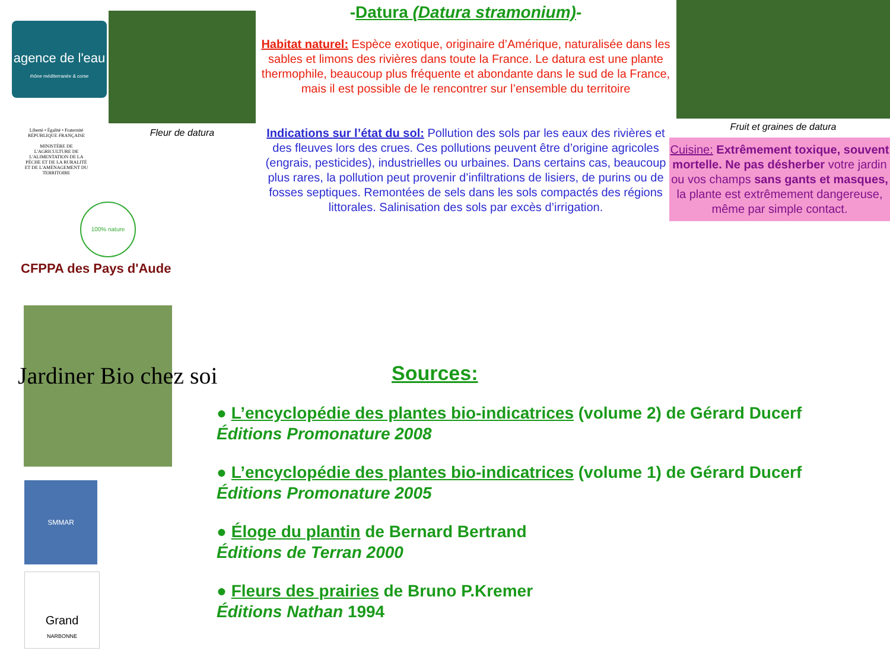agence de l'eau
rhône méditerranée & corse
Fleur de datura
Liberté • Égalité • Fraternité
RÉPUBLIQUE FRANÇAISE
MINISTÈRE DE L'AGRICULTURE DE L'ALIMENTATION DE LA PÊCHE ET DE LA RURALITÉ ET DE L'AMÉNAGEMENT DU TERRITOIRE
100% nature
CFPPA des Pays d'Aude
Jardiner Bio chez soi
SMMAR
Grand
NARBONNE
Fruit et graines de datura
-Datura (Datura stramonium)-
Habitat naturel: Espèce exotique, originaire d’Amérique, naturalisée dans les sables et limons des rivières dans toute la France. Le datura est une plante thermophile, beaucoup plus fréquente et abondante dans le sud de la France, mais il est possible de le rencontrer sur l’ensemble du territoire
Indications sur l’état du sol: Pollution des sols par les eaux des rivières et des fleuves lors des crues. Ces pollutions peuvent être d’origine agricoles (engrais, pesticides), industrielles ou urbaines. Dans certains cas, beaucoup plus rares, la pollution peut provenir d’infiltrations de lisiers, de purins ou de fosses septiques. Remontées de sels dans les sols compactés des régions littorales. Salinisation des sols par excès d’irrigation.
Cuisine: Extrêmement toxique, souvent mortelle. Ne pas désherber votre jardin ou vos champs sans gants et masques, la plante est extrêmement dangereuse, même par simple contact.
Sources:
● L’encyclopédie des plantes bio-indicatrices (volume 2) de Gérard Ducerf
Éditions Promonature 2008
● L’encyclopédie des plantes bio-indicatrices (volume 1) de Gérard Ducerf
Éditions Promonature 2005
● Éloge du plantin de Bernard Bertrand
Éditions de Terran 2000
● Fleurs des prairies de Bruno P.Kremer
Éditions Nathan 1994